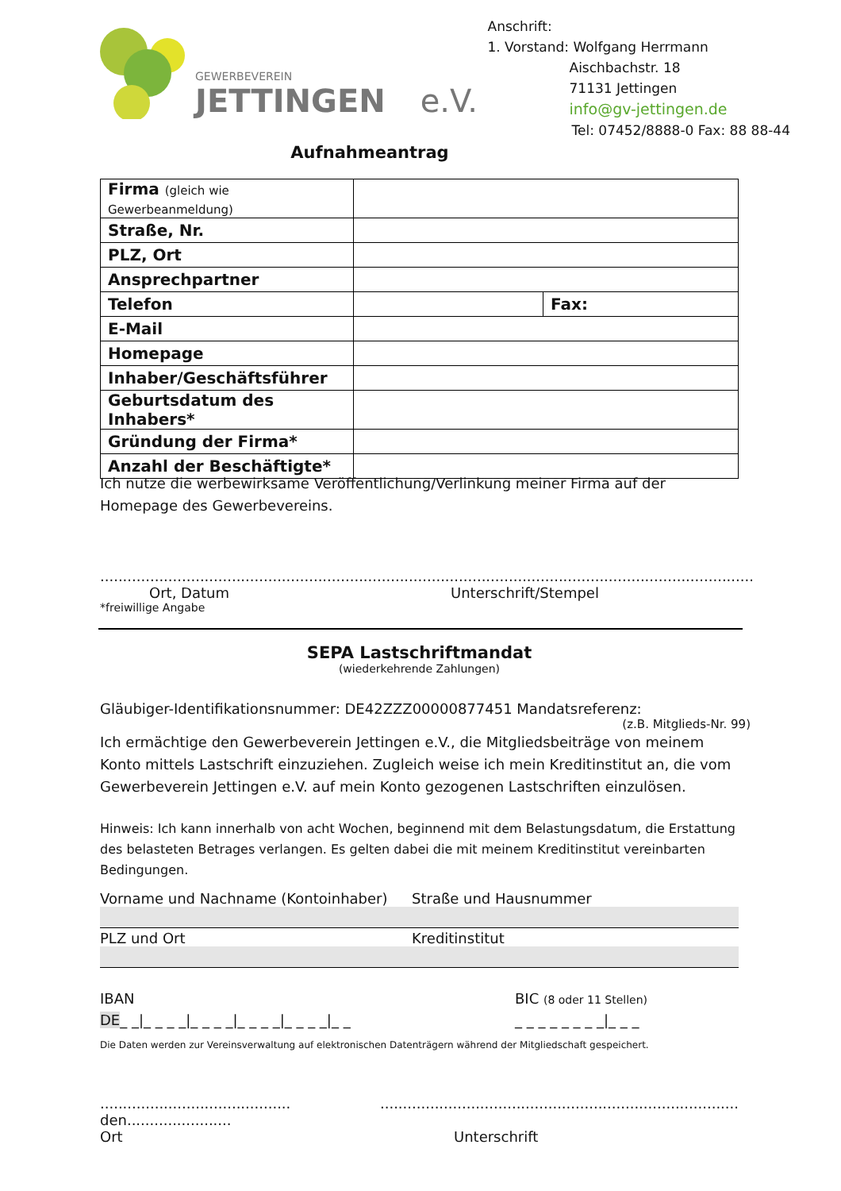GEWERBEVEREIN
JETTINGEN e.V.
Anschrift:
1. Vorstand: Wolfgang Herrmann
Aischbachstr. 18
71131 Jettingen
info@gv-jettingen.de
Tel: 07452/8888-0 Fax: 88 88-44
Aufnahmeantrag
| Firma (gleich wie Gewerbeanmeldung) | | |
| Straße, Nr. | | |
| PLZ, Ort | | |
| Ansprechpartner | | |
| Telefon | | Fax: |
| E-Mail | | |
| Homepage | | |
| Inhaber/Geschäftsführer | | |
| Geburtsdatum des Inhabers* | | |
| Gründung der Firma* | | |
| Anzahl der Beschäftigte* | | |
Ich nutze die werbewirksame Veröffentlichung/Verlinkung meiner Firma auf der Homepage des Gewerbevereins.
................................................................................................................................................
Ort, Datum Unterschrift/Stempel
*freiwillige Angabe
SEPA Lastschriftmandat
(wiederkehrende Zahlungen)
Gläubiger-Identifikationsnummer: DE42ZZZ00000877451 Mandatsreferenz:
(z.B. Mitglieds-Nr. 99)
Ich ermächtige den Gewerbeverein Jettingen e.V., die Mitgliedsbeiträge von meinem Konto mittels Lastschrift einzuziehen. Zugleich weise ich mein Kreditinstitut an, die vom Gewerbeverein Jettingen e.V. auf mein Konto gezogenen Lastschriften einzulösen.
Hinweis: Ich kann innerhalb von acht Wochen, beginnend mit dem Belastungsdatum, die Erstattung des belasteten Betrages verlangen. Es gelten dabei die mit meinem Kreditinstitut vereinbarten Bedingungen.
Vorname und Nachname (Kontoinhaber) Straße und Hausnummer
PLZ und Ort Kreditinstitut
IBAN BIC (8 oder 11 Stellen)
DE_ _|_ _ _ _|_ _ _ _|_ _ _ _|_ _ _ _|_ _ _ _ _ _ _ _ _ _|_ _ _
Die Daten werden zur Vereinsverwaltung auf elektronischen Datenträgern während der Mitgliedschaft gespeichert.
.......................................... den......................................................................................................
Ort Unterschrift